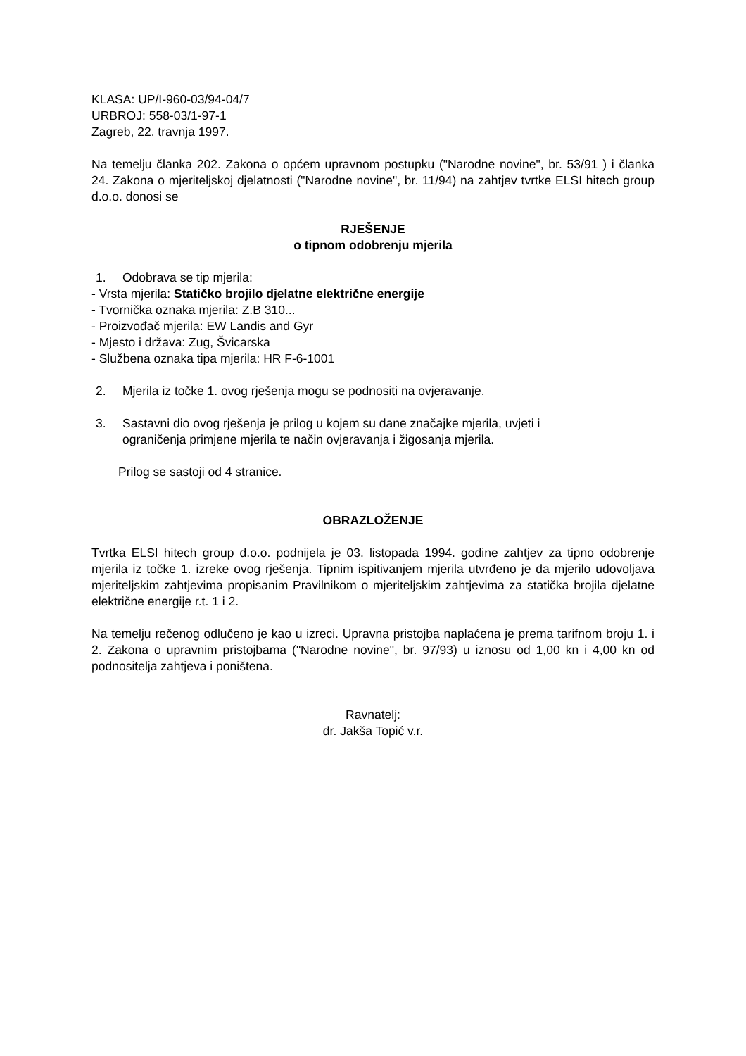KLASA: UP/I-960-03/94-04/7
URBROJ: 558-03/1-97-1
Zagreb, 22. travnja 1997.
Na temelju članka 202. Zakona o općem upravnom postupku ("Narodne novine", br. 53/91 ) i članka 24. Zakona o mjeriteljskoj djelatnosti ("Narodne novine", br. 11/94) na zahtjev tvrtke ELSI hitech group d.o.o. donosi se
RJEŠENJE
o tipnom odobrenju mjerila
1. Odobrava se tip mjerila:
- Vrsta mjerila: Statičko brojilo djelatne električne energije
- Tvornička oznaka mjerila: Z.B 310...
- Proizvođač mjerila: EW Landis and Gyr
- Mjesto i država: Zug, Švicarska
- Službena oznaka tipa mjerila: HR F-6-1001
2. Mjerila iz točke 1. ovog rješenja mogu se podnositi na ovjeravanje.
3. Sastavni dio ovog rješenja je prilog u kojem su dane značajke mjerila, uvjeti i
ograničenja primjene mjerila te način ovjeravanja i žigosanja mjerila.
Prilog se sastoji od 4 stranice.
OBRAZLOŽENJE
Tvrtka ELSI hitech group d.o.o. podnijela je 03. listopada 1994. godine zahtjev za tipno odobrenje mjerila iz točke 1. izreke ovog rješenja. Tipnim ispitivanjem mjerila utvrđeno je da mjerilo udovoljava mjeriteljskim zahtjevima propisanim Pravilnikom o mjeriteljskim zahtjevima za statička brojila djelatne električne energije r.t. 1 i 2.
Na temelju rečenog odlučeno je kao u izreci. Upravna pristojba naplaćena je prema tarifnom broju 1. i 2. Zakona o upravnim pristojbama ("Narodne novine", br. 97/93) u iznosu od 1,00 kn i 4,00 kn od podnositelja zahtjeva i poništena.
Ravnatelj:
dr. Jakša Topić v.r.